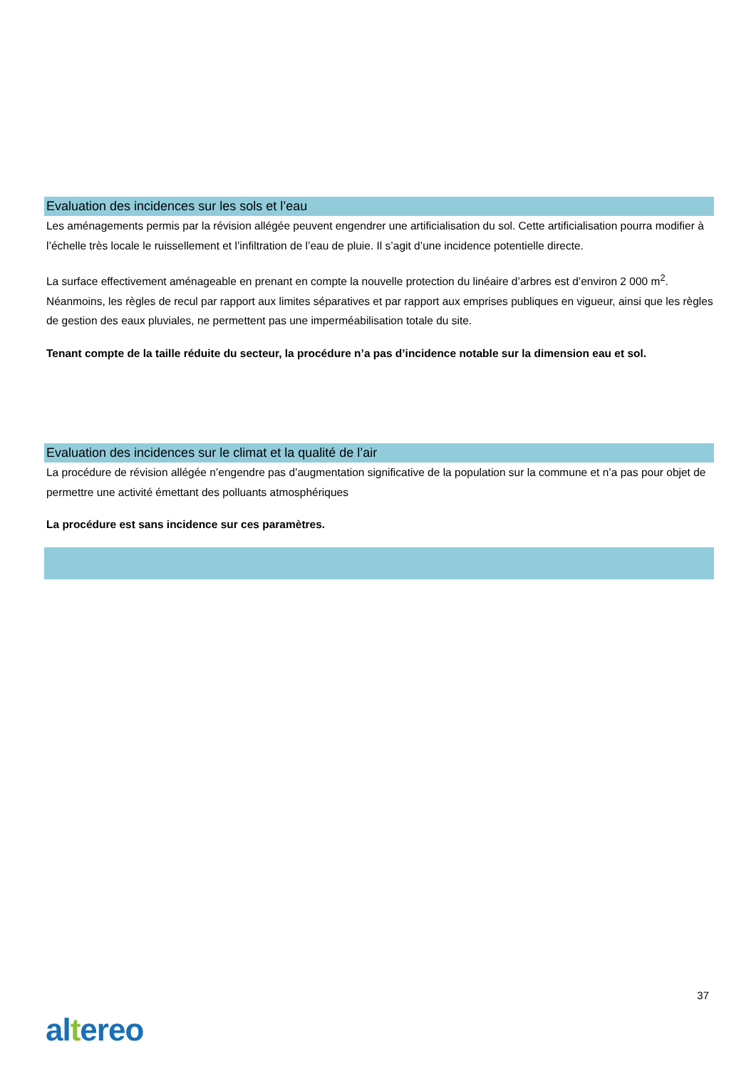Evaluation des incidences sur les sols et l’eau
Les aménagements permis par la révision allégée peuvent engendrer une artificialisation du sol. Cette artificialisation pourra modifier à l’échelle très locale le ruissellement et l’infiltration de l’eau de pluie. Il s’agit d’une incidence potentielle directe.
La surface effectivement aménageable en prenant en compte la nouvelle protection du linéaire d’arbres est d’environ 2 000 m<sup>2</sup>. Néanmoins, les règles de recul par rapport aux limites séparatives et par rapport aux emprises publiques en vigueur, ainsi que les règles de gestion des eaux pluviales, ne permettent pas une imperméabilisation totale du site.
Tenant compte de la taille réduite du secteur, la procédure n’a pas d’incidence notable sur la dimension eau et sol.
Evaluation des incidences sur le climat et la qualité de l’air
La procédure de révision allégée n’engendre pas d’augmentation significative de la population sur la commune et n’a pas pour objet de permettre une activité émettant des polluants atmosphériques
La procédure est sans incidence sur ces paramètres.
37
altereo